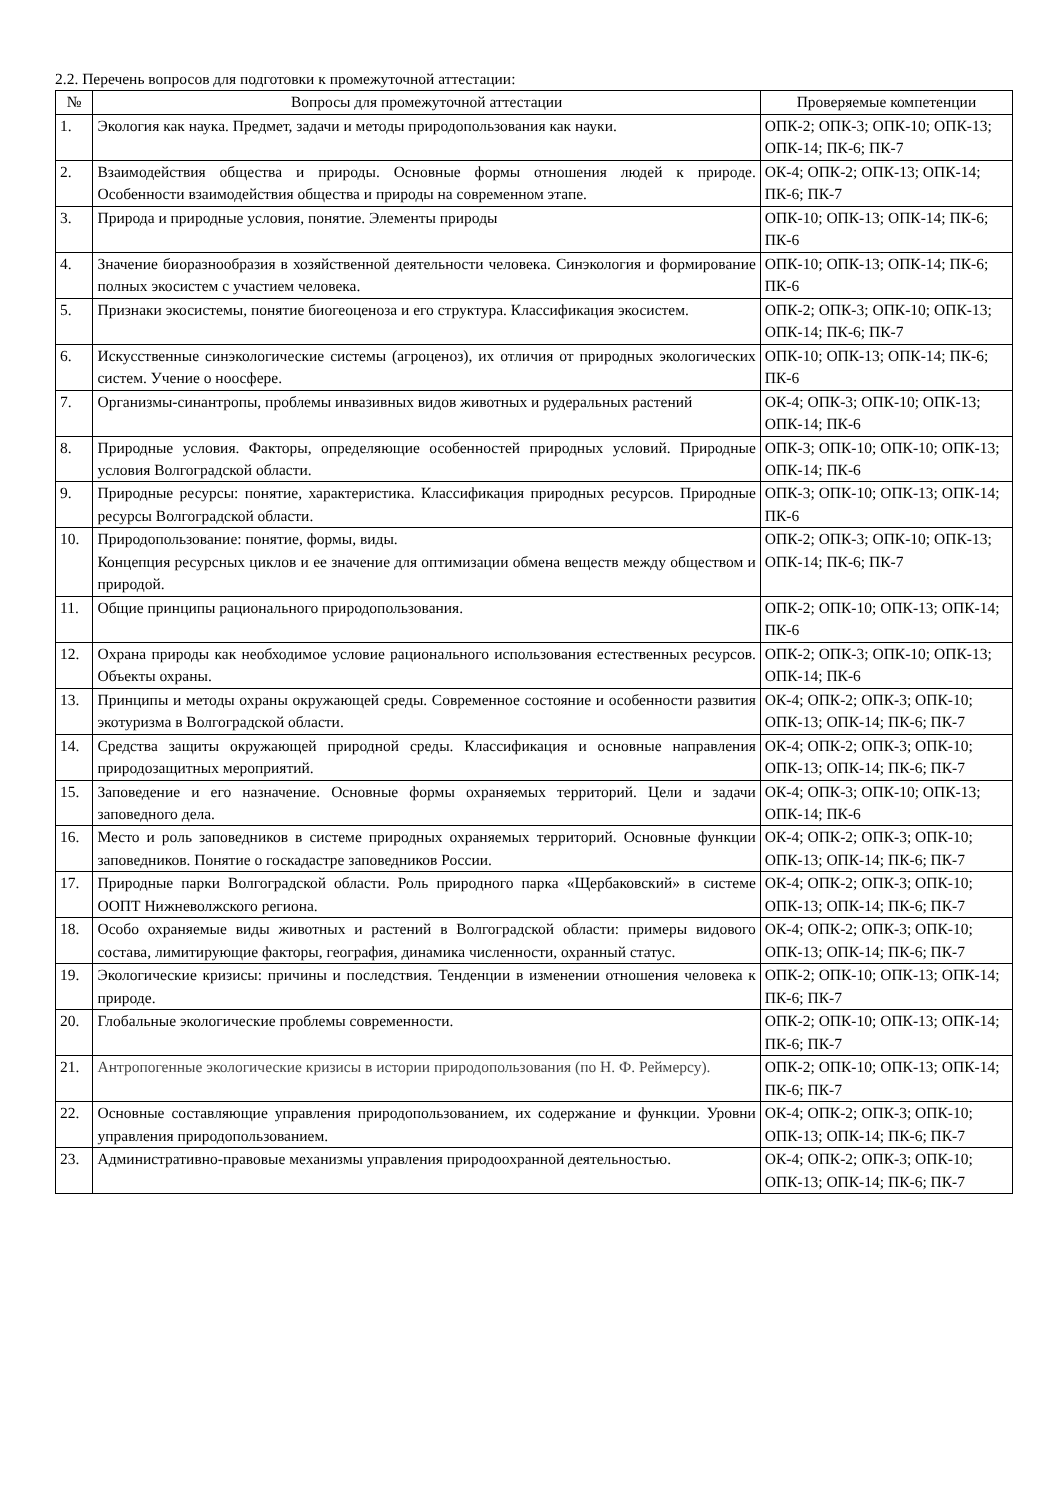2.2. Перечень вопросов для подготовки к промежуточной аттестации:
| № | Вопросы для промежуточной аттестации | Проверяемые компетенции |
| --- | --- | --- |
| 1. | Экология как наука. Предмет, задачи и методы природопользования как науки. | ОПК-2; ОПК-3; ОПК-10; ОПК-13; ОПК-14; ПК-6; ПК-7 |
| 2. | Взаимодействия общества и природы. Основные формы отношения людей к природе. Особенности взаимодействия общества и природы на современном этапе. | ОК-4; ОПК-2; ОПК-13; ОПК-14; ПК-6; ПК-7 |
| 3. | Природа и природные условия, понятие. Элементы природы | ОПК-10; ОПК-13; ОПК-14; ПК-6; ПК-6 |
| 4. | Значение биоразнообразия в хозяйственной деятельности человека. Синэкология и формирование полных экосистем с участием человека. | ОПК-10; ОПК-13; ОПК-14; ПК-6; ПК-6 |
| 5. | Признаки экосистемы, понятие биогеоценоза и его структура. Классификация экосистем. | ОПК-2; ОПК-3; ОПК-10; ОПК-13; ОПК-14; ПК-6; ПК-7 |
| 6. | Искусственные синэкологические системы (агроценоз), их отличия от природных экологических систем. Учение о ноосфере. | ОПК-10; ОПК-13; ОПК-14; ПК-6; ПК-6 |
| 7. | Организмы-синантропы, проблемы инвазивных видов животных и рудеральных растений | ОК-4; ОПК-3; ОПК-10; ОПК-13; ОПК-14; ПК-6 |
| 8. | Природные условия. Факторы, определяющие особенностей природных условий. Природные условия Волгоградской области. | ОПК-3; ОПК-10; ОПК-10; ОПК-13; ОПК-14; ПК-6 |
| 9. | Природные ресурсы: понятие, характеристика. Классификация природных ресурсов. Природные ресурсы Волгоградской области. | ОПК-3; ОПК-10; ОПК-13; ОПК-14; ПК-6 |
| 10. | Природопользование: понятие, формы, виды. Концепция ресурсных циклов и ее значение для оптимизации обмена веществ между обществом и природой. | ОПК-2; ОПК-3; ОПК-10; ОПК-13; ОПК-14; ПК-6; ПК-7 |
| 11. | Общие принципы рационального природопользования. | ОПК-2; ОПК-10; ОПК-13; ОПК-14; ПК-6 |
| 12. | Охрана природы как необходимое условие рационального использования естественных ресурсов. Объекты охраны. | ОПК-2; ОПК-3; ОПК-10; ОПК-13; ОПК-14; ПК-6 |
| 13. | Принципы и методы охраны окружающей среды. Современное состояние и особенности развития экотуризма в Волгоградской области. | ОК-4; ОПК-2; ОПК-3; ОПК-10; ОПК-13; ОПК-14; ПК-6; ПК-7 |
| 14. | Средства защиты окружающей природной среды. Классификация и основные направления природозащитных мероприятий. | ОК-4; ОПК-2; ОПК-3; ОПК-10; ОПК-13; ОПК-14; ПК-6; ПК-7 |
| 15. | Заповедение и его назначение. Основные формы охраняемых территорий. Цели и задачи заповедного дела. | ОК-4; ОПК-3; ОПК-10; ОПК-13; ОПК-14; ПК-6 |
| 16. | Место и роль заповедников в системе природных охраняемых территорий. Основные функции заповедников. Понятие о госкадастре заповедников России. | ОК-4; ОПК-2; ОПК-3; ОПК-10; ОПК-13; ОПК-14; ПК-6; ПК-7 |
| 17. | Природные парки Волгоградской области. Роль природного парка «Щербаковский» в системе ООПТ Нижневолжского региона. | ОК-4; ОПК-2; ОПК-3; ОПК-10; ОПК-13; ОПК-14; ПК-6; ПК-7 |
| 18. | Особо охраняемые виды животных и растений в Волгоградской области: примеры видового состава, лимитирующие факторы, география, динамика численности, охранный статус. | ОК-4; ОПК-2; ОПК-3; ОПК-10; ОПК-13; ОПК-14; ПК-6; ПК-7 |
| 19. | Экологические кризисы: причины и последствия. Тенденции в изменении отношения человека к природе. | ОПК-2; ОПК-10; ОПК-13; ОПК-14; ПК-6; ПК-7 |
| 20. | Глобальные экологические проблемы современности. | ОПК-2; ОПК-10; ОПК-13; ОПК-14; ПК-6; ПК-7 |
| 21. | Антропогенные экологические кризисы в истории природопользования (по Н. Ф. Реймерсу). | ОПК-2; ОПК-10; ОПК-13; ОПК-14; ПК-6; ПК-7 |
| 22. | Основные составляющие управления природопользованием, их содержание и функции. Уровни управления природопользованием. | ОК-4; ОПК-2; ОПК-3; ОПК-10; ОПК-13; ОПК-14; ПК-6; ПК-7 |
| 23. | Административно-правовые механизмы управления природоохранной деятельностью. | ОК-4; ОПК-2; ОПК-3; ОПК-10; ОПК-13; ОПК-14; ПК-6; ПК-7 |